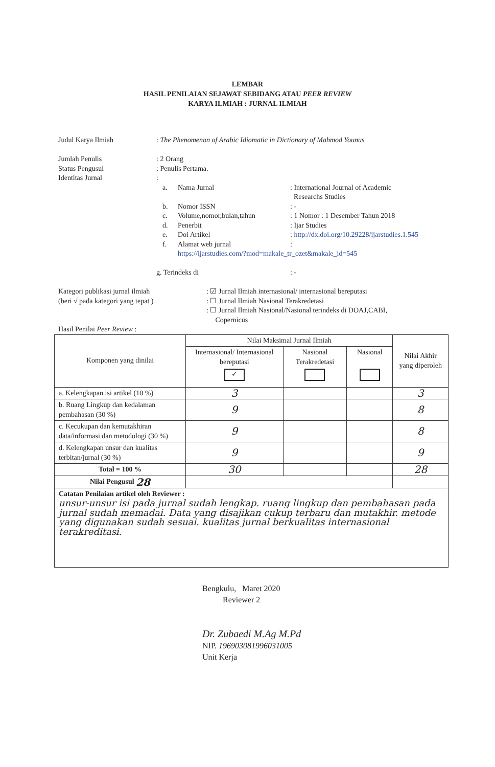LEMBAR
HASIL PENILAIAN SEJAWAT SEBIDANG ATAU PEER REVIEW
KARYA ILMIAH : JURNAL ILMIAH
Judul Karya Ilmiah : The Phenomenon of Arabic Idiomatic in Dictionary of Mahmod Younus
Jumlah Penulis : 2 Orang
Status Pengusul : Penulis Pertama.
Identitas Jurnal :
a. Nama Jurnal: International Journal of Academic
Researchs Studies
b. Nomor ISSN: -
c. Volume,nomor,bulan,tahun: 1 Nomor : 1 Desember Tahun 2018
d. Penerbit: Ijar Studies
e. Doi Artikel: http://dx.doi.org/10.29228/ijarstudies.1.545
f. Alamat web jurnal:
https://ijarstudies.com/?mod=makale_tr_ozet&makale_id=545
g. Terindeks di: -
Kategori publikasi jurnal ilmiah
(beri √ pada kategori yang tepat )
: ☑ Jurnal Ilmiah internasional/ internasional bereputasi
: ☐ Jurnal Ilmiah Nasional Terakredetasi
: ☐ Jurnal Ilmiah Nasional/Nasional terindeks di DOAJ,CABI,
Copernicus
Hasil Penilai Peer Review :
| Komponen yang dinilai | Nilai Maksimal Jurnal Ilmiah | | | Nilai Akhir yang diperoleh |
| --- | --- | --- | --- | --- |
| | Internasional/ Internasional bereputasi ✓ | Nasional Terakredetasi | Nasional | |
| a. Kelengkapan isi artikel (10 %) | 3 | | | 3 |
| b. Ruang Lingkup dan kedalaman pembahasan (30 %) | 9 | | | 8 |
| c. Kecukupan dan kemutakhiran data/informasi dan metodologi (30 %) | 9 | | | 8 |
| d. Kelengkapan unsur dan kualitas terbitan/jurnal (30 %) | 9 | | | 9 |
| Total = 100 % | 30 | | | 28 |
| Nilai Pengusul 28 | | | | |
| Catatan Penilaian artikel oleh Reviewer : unsur-unsur isi pada jurnal sudah lengkap. ruang lingkup dan pembahasan pada jurnal sudah memadai. Data yang disajikan cukup terbaru dan mutakhir. metode yang digunakan sudah sesuai. kualitas jurnal berkualitas internasional terakreditasi. | | | | |
Bengkulu, Maret 2020
Reviewer 2
Dr. Zubaedi M.Ag M.Pd
NIP. 196903081996031005
Unit Kerja